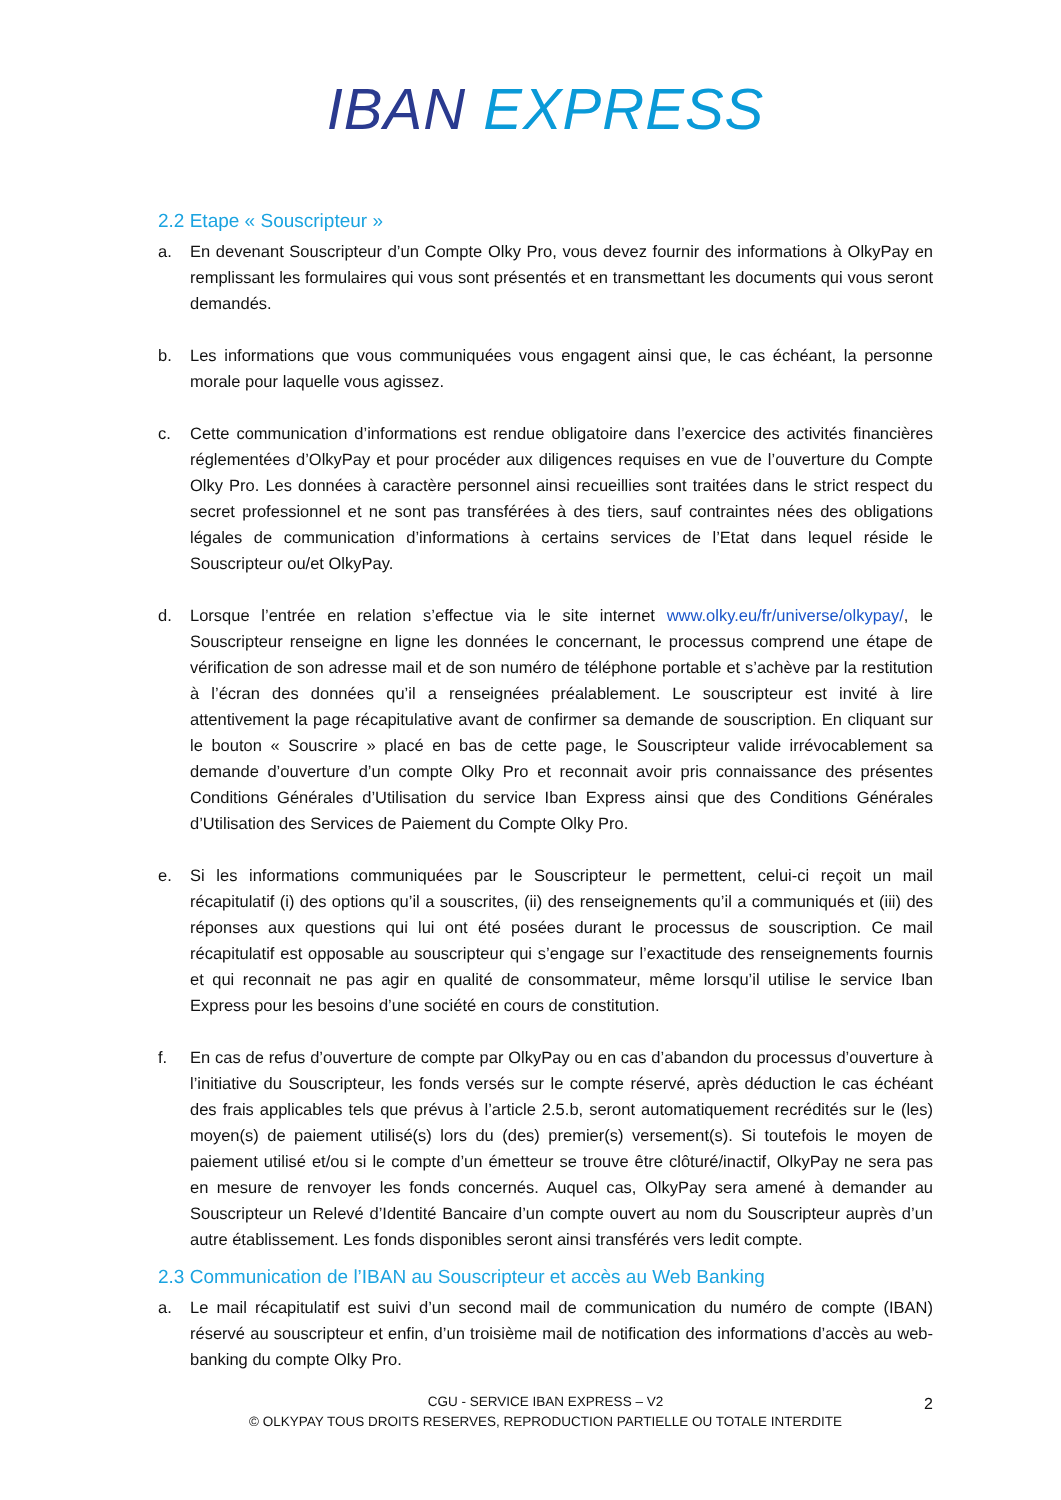IBAN EXPRESS
2.2 Etape « Souscripteur »
a. En devenant Souscripteur d’un Compte Olky Pro, vous devez fournir des informations à OlkyPay en remplissant les formulaires qui vous sont présentés et en transmettant les documents qui vous seront demandés.
b. Les informations que vous communiquées vous engagent ainsi que, le cas échéant, la personne morale pour laquelle vous agissez.
c. Cette communication d’informations est rendue obligatoire dans l’exercice des activités financières réglementées d’OlkyPay et pour procéder aux diligences requises en vue de l’ouverture du Compte Olky Pro. Les données à caractère personnel ainsi recueillies sont traitées dans le strict respect du secret professionnel et ne sont pas transférées à des tiers, sauf contraintes nées des obligations légales de communication d’informations à certains services de l’Etat dans lequel réside le Souscripteur ou/et OlkyPay.
d. Lorsque l’entrée en relation s’effectue via le site internet www.olky.eu/fr/universe/olkypay/, le Souscripteur renseigne en ligne les données le concernant, le processus comprend une étape de vérification de son adresse mail et de son numéro de téléphone portable et s’achève par la restitution à l’écran des données qu’il a renseignées préalablement. Le souscripteur est invité à lire attentivement la page récapitulative avant de confirmer sa demande de souscription. En cliquant sur le bouton « Souscrire » placé en bas de cette page, le Souscripteur valide irrévocablement sa demande d’ouverture d’un compte Olky Pro et reconnait avoir pris connaissance des présentes Conditions Générales d’Utilisation du service Iban Express ainsi que des Conditions Générales d’Utilisation des Services de Paiement du Compte Olky Pro.
e. Si les informations communiquées par le Souscripteur le permettent, celui-ci reçoit un mail récapitulatif (i) des options qu’il a souscrites, (ii) des renseignements qu’il a communiqués et (iii) des réponses aux questions qui lui ont été posées durant le processus de souscription. Ce mail récapitulatif est opposable au souscripteur qui s’engage sur l’exactitude des renseignements fournis et qui reconnait ne pas agir en qualité de consommateur, même lorsqu’il utilise le service Iban Express pour les besoins d’une société en cours de constitution.
f. En cas de refus d’ouverture de compte par OlkyPay ou en cas d’abandon du processus d’ouverture à l’initiative du Souscripteur, les fonds versés sur le compte réservé, après déduction le cas échéant des frais applicables tels que prévus à l’article 2.5.b, seront automatiquement recrédités sur le (les) moyen(s) de paiement utilisé(s) lors du (des) premier(s) versement(s). Si toutefois le moyen de paiement utilisé et/ou si le compte d’un émetteur se trouve être clôturé/inactif, OlkyPay ne sera pas en mesure de renvoyer les fonds concernés. Auquel cas, OlkyPay sera amené à demander au Souscripteur un Relevé d’Identité Bancaire d’un compte ouvert au nom du Souscripteur auprès d’un autre établissement. Les fonds disponibles seront ainsi transférés vers ledit compte.
2.3 Communication de l’IBAN au Souscripteur et accès au Web Banking
a. Le mail récapitulatif est suivi d’un second mail de communication du numéro de compte (IBAN) réservé au souscripteur et enfin, d’un troisième mail de notification des informations d’accès au web-banking du compte Olky Pro.
CGU - SERVICE IBAN EXPRESS – V2
© OLKYPAY TOUS DROITS RESERVES, REPRODUCTION PARTIELLE OU TOTALE INTERDITE
2